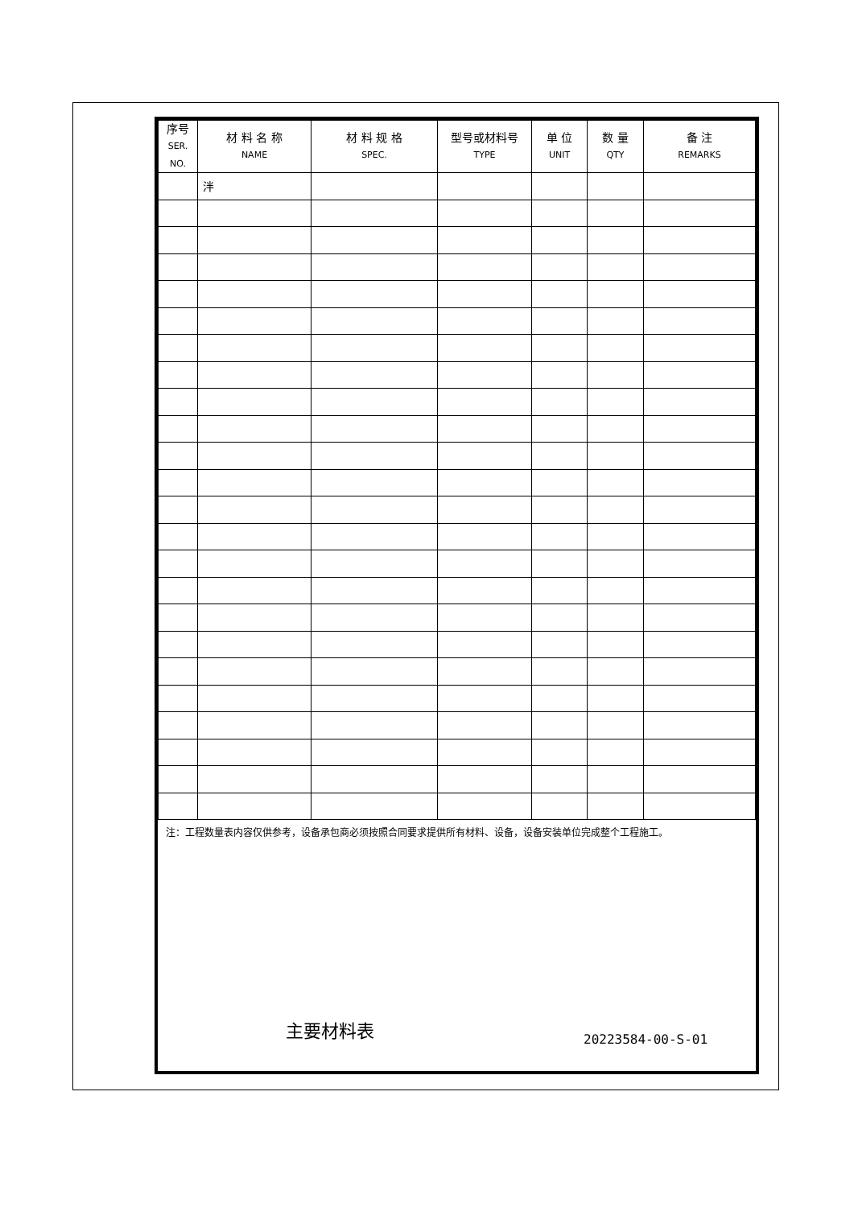| 序号 SER. NO. | 材 料 名 称 NAME | 材 料 规 格 SPEC. | 型号或材料号 TYPE | 单 位 UNIT | 数 量 QTY | 备 注 REMARKS |
| --- | --- | --- | --- | --- | --- | --- |
| | 泮 | | | | | |
注：工程数量表内容仅供参考，设备承包商必须按照合同要求提供所有材料、设备，设备安装单位完成整个工程施工。
主要材料表
20223584-00-S-01